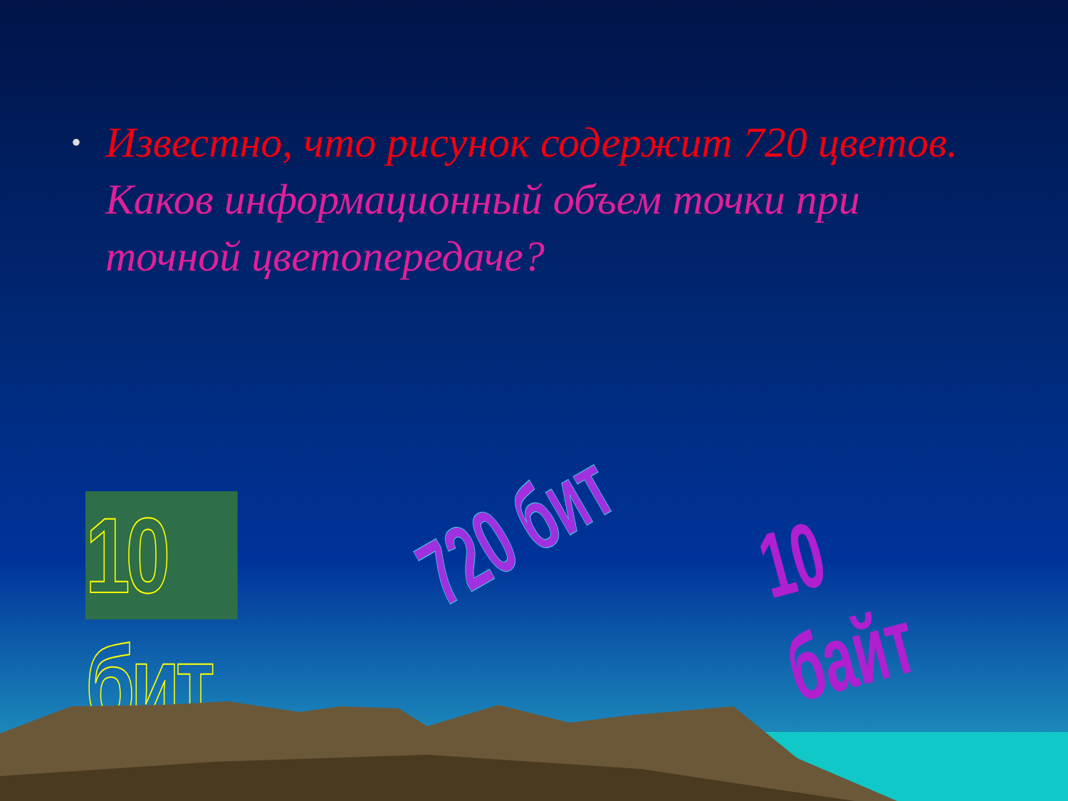•
Известно, что рисунок содержит 720 цветов.
Каков информационный объем точки при точной цветопередаче?
10 бит
720 бит 10 байт